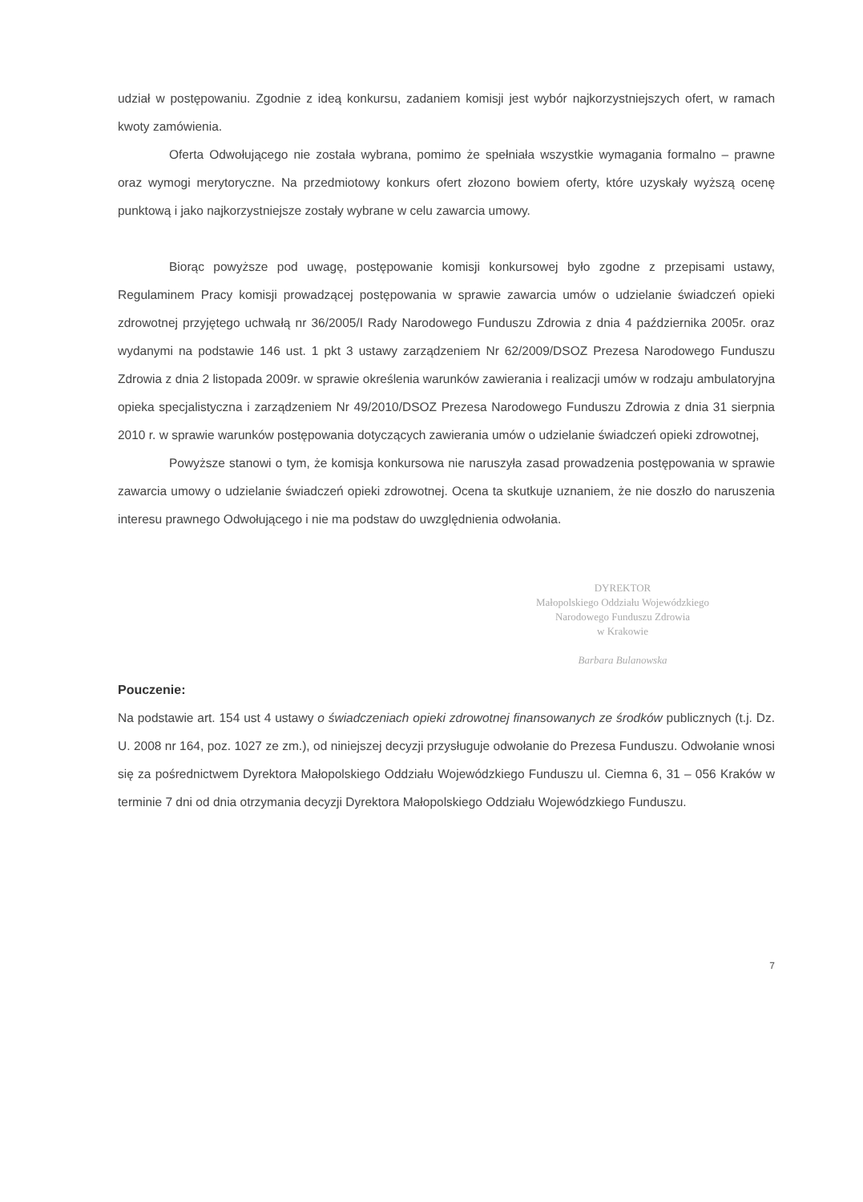udział w postępowaniu. Zgodnie z ideą konkursu, zadaniem komisji jest wybór najkorzystniejszych ofert, w ramach kwoty zamówienia.
Oferta Odwołującego nie została wybrana, pomimo że spełniała wszystkie wymagania formalno – prawne oraz wymogi merytoryczne. Na przedmiotowy konkurs ofert złozono bowiem oferty, które uzyskały wyższą ocenę punktową i jako najkorzystniejsze zostały wybrane w celu zawarcia umowy.
Biorąc powyższe pod uwagę, postępowanie komisji konkursowej było zgodne z przepisami ustawy, Regulaminem Pracy komisji prowadzącej postępowania w sprawie zawarcia umów o udzielanie świadczeń opieki zdrowotnej przyjętego uchwałą nr 36/2005/I Rady Narodowego Funduszu Zdrowia z dnia 4 października 2005r. oraz wydanymi na podstawie 146 ust. 1 pkt 3 ustawy zarządzeniem Nr 62/2009/DSOZ Prezesa Narodowego Funduszu Zdrowia z dnia 2 listopada 2009r. w sprawie określenia warunków zawierania i realizacji umów w rodzaju ambulatoryjna opieka specjalistyczna i zarządzeniem Nr 49/2010/DSOZ Prezesa Narodowego Funduszu Zdrowia z dnia 31 sierpnia 2010 r. w sprawie warunków postępowania dotyczących zawierania umów o udzielanie świadczeń opieki zdrowotnej,
Powyższe stanowi o tym, że komisja konkursowa nie naruszyła zasad prowadzenia postępowania w sprawie zawarcia umowy o udzielanie świadczeń opieki zdrowotnej. Ocena ta skutkuje uznaniem, że nie doszło do naruszenia interesu prawnego Odwołującego i nie ma podstaw do uwzględnienia odwołania.
DYREKTOR
Małopolskiego Oddziału Wojewódzkiego
Narodowego Funduszu Zdrowia
w Krakowie
Barbara Bulanowska
Pouczenie:
Na podstawie art. 154 ust 4 ustawy o świadczeniach opieki zdrowotnej finansowanych ze środków publicznych (t.j. Dz. U. 2008 nr 164, poz. 1027 ze zm.), od niniejszej decyzji przysługuje odwołanie do Prezesa Funduszu. Odwołanie wnosi się za pośrednictwem Dyrektora Małopolskiego Oddziału Wojewódzkiego Funduszu ul. Ciemna 6, 31 – 056 Kraków w terminie 7 dni od dnia otrzymania decyzji Dyrektora Małopolskiego Oddziału Wojewódzkiego Funduszu.
7